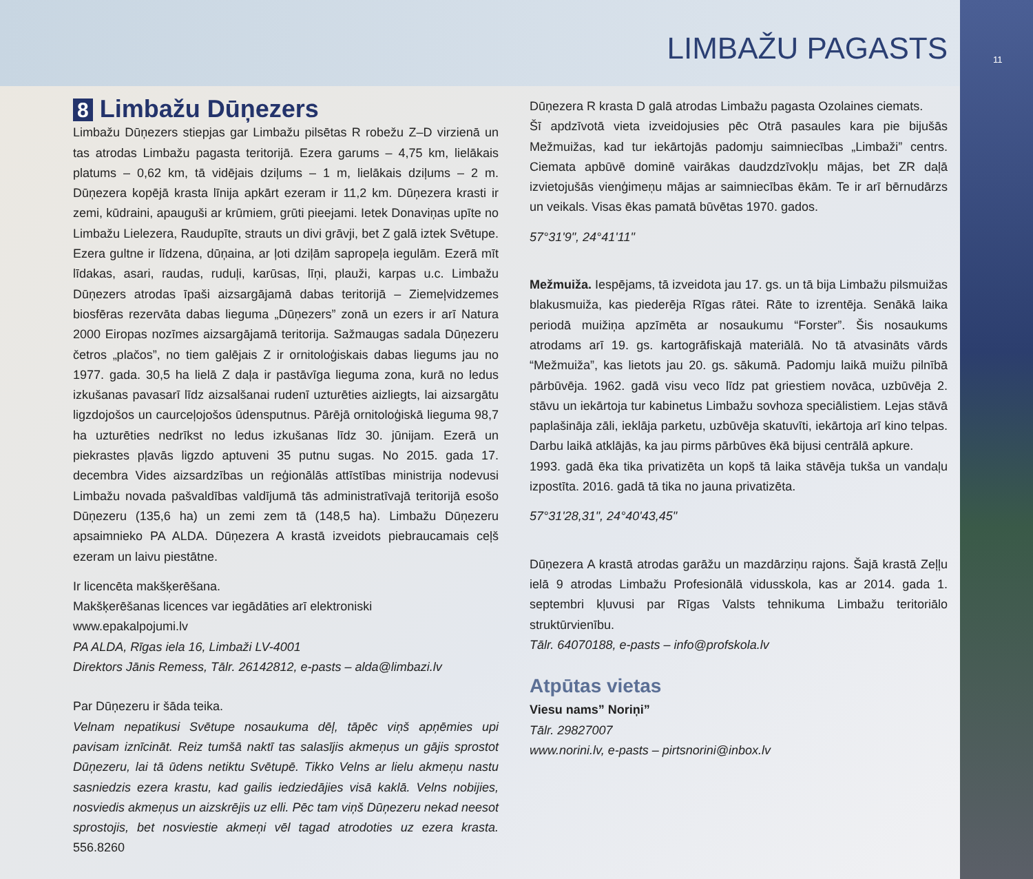LIMBAŽU PAGASTS
11
8 Limbažu Dūņezers
Limbažu Dūņezers stiepjas gar Limbažu pilsētas R robežu Z–D virzienā un tas atrodas Limbažu pagasta teritorijā. Ezera garums – 4,75 km, lielākais platums – 0,62 km, tā vidējais dziļums – 1 m, lielākais dziļums – 2 m. Dūņezera kopējā krasta līnija apkārt ezeram ir 11,2 km. Dūņezera krasti ir zemi, kūdraini, apauguši ar krūmiem, grūti pieejami. Ietek Donaviņas upīte no Limbažu Lielezera, Raudupīte, strauts un divi grāvji, bet Z galā iztek Svētupe. Ezera gultne ir līdzena, dūņaina, ar ļoti dziļām sapropeļa iegulām. Ezerā mīt līdakas, asari, raudas, ruduļi, karūsas, līņi, plauži, karpas u.c. Limbažu Dūņezers atrodas īpaši aizsargājamā dabas teritorijā – Ziemeļvidzemes biosfēras rezervāta dabas lieguma „Dūņezers” zonā un ezers ir arī Natura 2000 Eiropas nozīmes aizsargājamā teritorija. Sažmaugas sadala Dūņezeru četros „plačos”, no tiem galējais Z ir ornitoloģiskais dabas liegums jau no 1977. gada. 30,5 ha lielā Z daļa ir pastāvīga lieguma zona, kurā no ledus izkušanas pavasarī līdz aizsalšanai rudenī uzturēties aizliegts, lai aizsargātu ligzdojošos un caurceļojošos ūdensputnus. Pārējā ornitoloģiskā lieguma 98,7 ha uzturēties nedrīkst no ledus izkušanas līdz 30. jūnijam. Ezerā un piekrastes pļavās ligzdo aptuveni 35 putnu sugas. No 2015. gada 17. decembra Vides aizsardzības un reģionālās attīstības ministrija nodevusi Limbažu novada pašvaldības valdījumā tās administratīvajā teritorijā esošo Dūņezeru (135,6 ha) un zemi zem tā (148,5 ha). Limbažu Dūņezeru apsaimnieko PA ALDA. Dūņezera A krastā izveidots piebraucamais ceļš ezeram un laivu piestātne.
Ir licencēta makšķerēšana.
Makšķerēšanas licences var iegādāties arī elektroniski
www.epakalpojumi.lv
PA ALDA, Rīgas iela 16, Limbaži LV-4001
Direktors Jānis Remess, Tālr. 26142812, e-pasts – alda@limbazi.lv
Par Dūņezeru ir šāda teika.
Velnam nepatikusi Svētupe nosaukuma dēļ, tāpēc viņš apņēmies upi pavisam iznīcināt. Reiz tumšā naktī tas salasījis akmeņus un gājis sprostot Dūņezeru, lai tā ūdens netiktu Svētupē. Tikko Velns ar lielu akmeņu nastu sasniedzis ezera krastu, kad gailis iedziedājies visā kaklā. Velns nobijies, nosviedis akmeņus un aizskrējis uz elli. Pēc tam viņš Dūņezeru nekad neesot sprostojis, bet nosviestie akmeņi vēl tagad atrodoties uz ezera krasta. 556.8260
Dūņezera R krasta D galā atrodas Limbažu pagasta Ozolaines ciemats.
Šī apdzīvotā vieta izveidojusies pēc Otrā pasaules kara pie bijušās Mežmuižas, kad tur iekārtojās padomju saimniecības „Limbaži” centrs. Ciemata apbūvē dominē vairākas daudzdzīvokļu mājas, bet ZR daļā izvietojušās vienģimeņu mājas ar saimniecības ēkām. Te ir arī bērnudārzs un veikals. Visas ēkas pamatā būvētas 1970. gados.
57°31'9", 24°41'11"
Mežmuiža. Iespējams, tā izveidota jau 17. gs. un tā bija Limbažu pilsmuižas blakusmuiža, kas piederēja Rīgas rātei. Rāte to izrentēja. Senākā laika periodā muižiņa apzīmēta ar nosaukumu “Forster”. Šis nosaukums atrodams arī 19. gs. kartogrāfiskajā materiālā. No tā atvasināts vārds “Mežmuiža”, kas lietots jau 20. gs. sākumā. Padomju laikā muižu pilnībā pārbūvēja. 1962. gadā visu veco līdz pat griestiem novāca, uzbūvēja 2. stāvu un iekārtoja tur kabinetus Limbažu sovhoza speciālistiem. Lejas stāvā paplašināja zāli, ieklāja parketu, uzbūvēja skatuvīti, iekārtoja arī kino telpas. Darbu laikā atklājās, ka jau pirms pārbūves ēkā bijusi centrālā apkure.
1993. gadā ēka tika privatizēta un kopš tā laika stāvēja tukša un vandaļu izpostīta. 2016. gadā tā tika no jauna privatizēta.
57°31'28,31", 24°40'43,45"
Dūņezera A krastā atrodas garāžu un mazdārziņu rajons. Šajā krastā Zeļļu ielā 9 atrodas Limbažu Profesionālā vidusskola, kas ar 2014. gada 1. septembri kļuvusi par Rīgas Valsts tehnikuma Limbažu teritoriālo struktūrvienību.
Tālr. 64070188, e-pasts – info@profskola.lv
Atpūtas vietas
Viesu nams” Noriņi”
Tālr. 29827007
www.norini.lv, e-pasts – pirtsnorini@inbox.lv